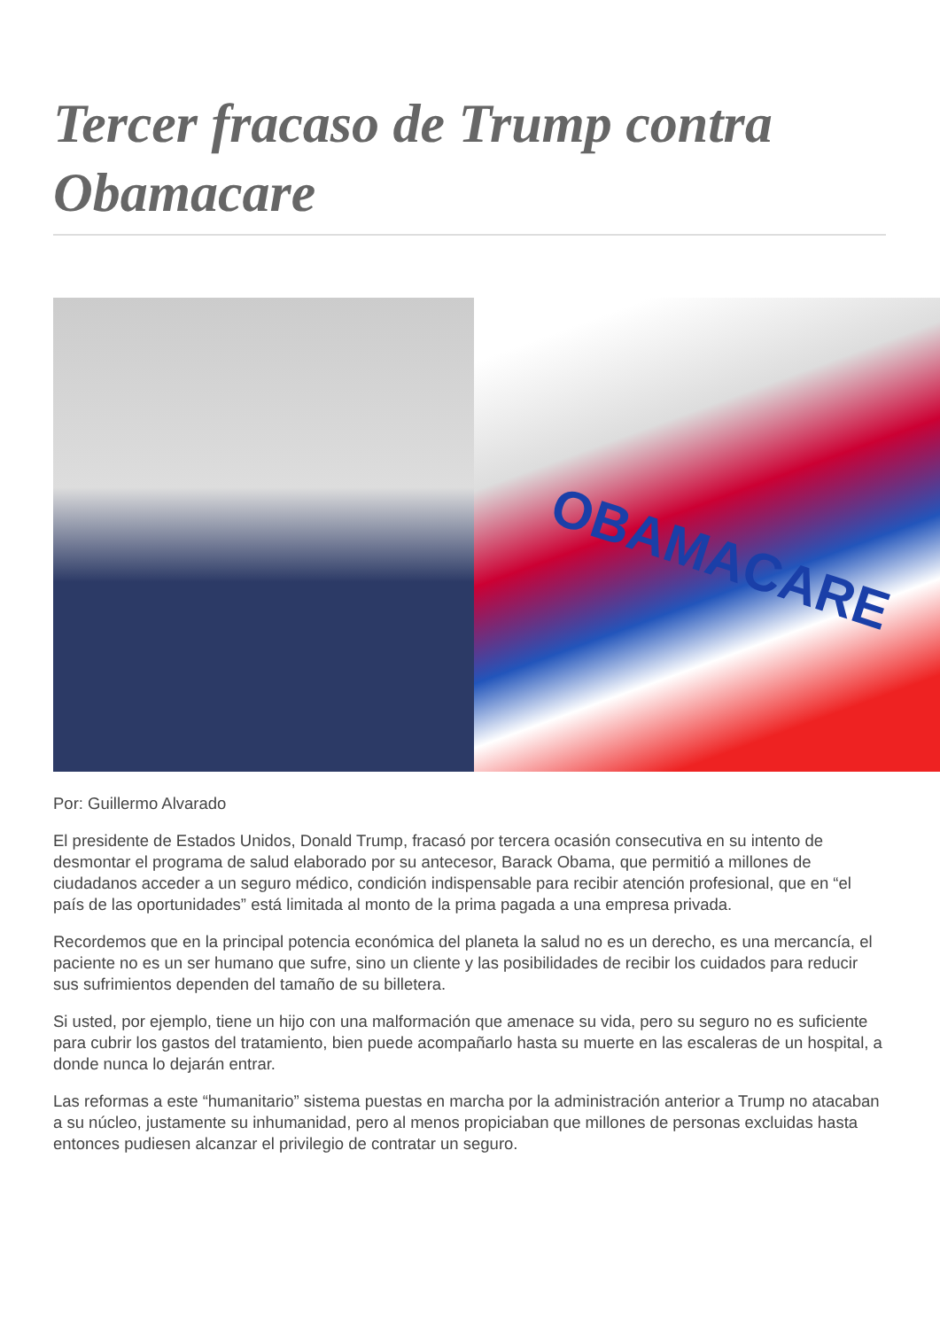Tercer fracaso de Trump contra Obamacare
OBAMACARE
Por: Guillermo Alvarado
El presidente de Estados Unidos, Donald Trump, fracasó por tercera ocasión consecutiva en su intento de desmontar el programa de salud elaborado por su antecesor, Barack Obama, que permitió a millones de ciudadanos acceder a un seguro médico, condición indispensable para recibir atención profesional, que en “el país de las oportunidades” está limitada al monto de la prima pagada a una empresa privada.
Recordemos que en la principal potencia económica del planeta la salud no es un derecho, es una mercancía, el paciente no es un ser humano que sufre, sino un cliente y las posibilidades de recibir los cuidados para reducir sus sufrimientos dependen del tamaño de su billetera.
Si usted, por ejemplo, tiene un hijo con una malformación que amenace su vida, pero su seguro no es suficiente para cubrir los gastos del tratamiento, bien puede acompañarlo hasta su muerte en las escaleras de un hospital, a donde nunca lo dejarán entrar.
Las reformas a este “humanitario” sistema puestas en marcha por la administración anterior a Trump no atacaban a su núcleo, justamente su inhumanidad, pero al menos propiciaban que millones de personas excluidas hasta entonces pudiesen alcanzar el privilegio de contratar un seguro.